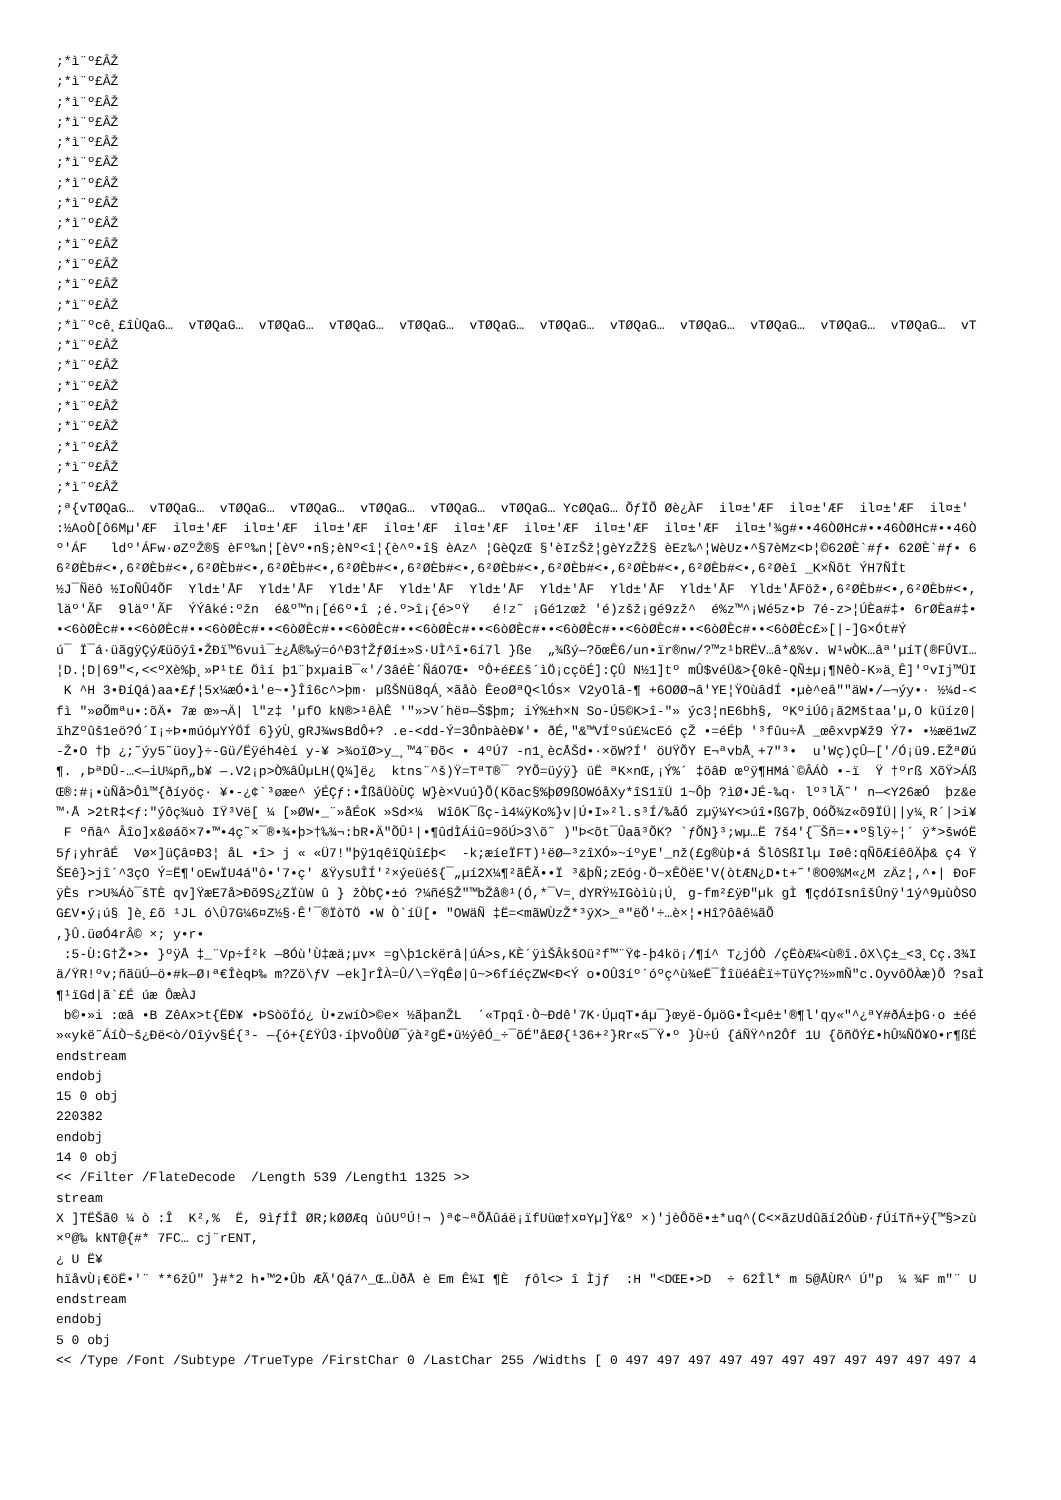;*ì¨º£ÂŽ
;*ì¨º£ÂŽ
;*ì¨º£ÂŽ
;*ì¨º£ÂŽ
;*ì¨º£ÂŽ
;*ì¨º£ÂŽ
;*ì¨º£ÂŽ
;*ì¨º£ÂŽ
;*ì¨º£ÂŽ
;*ì¨º£ÂŽ
;*ì¨º£ÂŽ
;*ì¨º£ÂŽ
;*ì¨º£ÂŽ
;*ì¨ºcê¸£îÙQaG…  vTØQaG…  vTØQaG…  vTØQaG…  vTØQaG…  vTØQaG…  vTØQaG…  vTØQaG…  vTØQaG…  vTØQaG…  vTØQaG…  vTØQaG…  vT
;*ì¨º£ÂŽ
;*ì¨º£ÂŽ
;*ì¨º£ÂŽ
;*ì¨º£ÂŽ
;*ì¨º£ÂŽ
;*ì¨º£ÂŽ
;*ì¨º£ÂŽ
;*ì¨º£ÂŽ
;ª{vTØQaG…  vTØQaG…  vTØQaG…  vTØQaG…  vTØQaG…  vTØQaG…  vTØQaG… YcØQaG… ÕƒÏÕ Øè¿ÀF  il¤±'ÆF  il¤±'ÆF  il¤±'ÆF  il¤±'
:½AoÒ[ô6Mµ'ÆF  il¤±'ÆF  il¤±'ÆF  il¤±'ÆF  il¤±'ÆF  il¤±'ÆF  il¤±'ÆF  il¤±'ÆF  il¤±'ÆF  il¤±'¾g#••46ÒØHc#••46ÒØHc#••46Ò
º'ÁF   ldº'ÁFw·øZºŽ®§ èFº‰n¦[èVº•n§;èNº<î¦{è^º•î§ èAz^ ¦GèQzŒ §'èIzŠž¦gèYzŽž§ èEz‰^¦WèUz•^§7èMz<Þ¦©62ØÈ`#ƒ• 62ØÈ`#ƒ• 6
6²ØÈb#<•,6²ØÈb#<•,6²ØÈb#<•,6²ØÈb#<•,6²ØÈb#<•,6²ØÈb#<•,6²ØÈb#<•,6²ØÈb#<•,6²ØÈb#<•,6²ØÈb#<•,6²Øèî _K×Ñõt ÝH7ÑÍt
½J¯Ñëô ½IoÑÛ4ÕF  Yld±'ÅF  Yld±'ÅF  Yld±'ÅF  Yld±'ÅF  Yld±'ÅF  Yld±'ÅF  Yld±'ÅF  Yld±'ÅF  Yld±'ÅFöž•,6²ØÈb#<•,6²ØÈb#<•,
läº'ÃF  9läº'ÃF  ÝÝâké:ºžn  é&º™n¡[é6º•î ;é.º>î¡{é>ºŸ   é!z˜ ¡Gé1zœž 'é)zšž¡gé9zž^  é%z™^¡Wé5z•Þ 7é-z>¦ÚÈa#‡• 6rØÈa#‡•
•<6òØÈc#••<6òØÈc#••<6òØÈc#••<6òØÈc#••<6òØÈc#••<6òØÈc#••<6òØÈc#••<6òØÈc#••<6òØÈc#••<6òØÈc#••<6òØÈc£»[|-]G×Ót#Ý
ú¯ Ï¯á·üãgÿÇýÆüõýî•ŽÐï™6vuì¯±¿Å®‰ý=ó^Ð3†ŽƒØí±»S·UÌ^î•6í7l }ße  „¾ßý—?õœÊ6/un•ïr®nw/?™z¹bRËV…â*&%v. W¹wÒK…âª'µíT(®FÛVI…
¦D.¦D|69"<,<<ºXè%þ¸»P¹t£ Öìí þ1¨þxµaiB¯«'/3âéÈ´ÑáO7Œ• ºÔ+é££š´ìÖ¡cçöÉ]:ÇÛ N½1]tº mÛ$véÜ&>{0kê-QÑ±µ¡¶NêÒ-K»ä¸Ê]'ºvIj™ÜI
 K ^H 3•ÐíQá)aa•£ƒ¦5x¼æÓ•ì'e~•}Îî6c^>þm· µßŠNü8qÁ¸×ãåò ÊeoØªQ<lÓs× V2yOlâ-¶ +6OØØ¬â'YE¦ŸOùâdÍ •µè^eâ""äW•/—¬ýy•· ½¼d-<
fì "»øÕmªu•:õÄ• 7æ œ»¬Ä| l"z‡ 'µfO kN®>¹êÀÊ '"»>V´hë¤—Š$þm; iÝ%±h×N So-Ú5©K>î-"» ýc3¦nE6bh§, ºKºiÚô¡ã2Mštaa'µ,O küíz0|
ïhZºûš1eö?Ó´I¡÷Þ•múóµYÝÖÍ 6}ýÙ¸gRJ¾wsBdÔ+? .e-<dd-Ý=3ÔnÞàèÐ¥'• ðÉ,"&™VÍºsú£¼cEó çŽ •=éÉþ '³fûu÷Å _œêxvp¥ž9 Ý7• •½æë1wZ
-Ž•O †þ ¿;˜ýy5˜üoy}÷-Gü/Ëÿéh4èí y-¥ >¾oïØ>y_¸™4¨Ðõ< • 4ºÚ7 -n1¸ècÅŠd•·×õW?Í' öUŸÕY E¬ªvbÅ¸+7"³•  u'Wç)çÛ—['/Ó¡ü9.EŽªØú
¶. ,ÞªDÛ-…<—iU¼pñ„b¥ —.V2¡p>Ò%âÛµLH(Q¼]ë¿  ktns¨^š)Ÿ=TªT®¯ ?YÕ=üýÿ} üË ªK×nŒ,¡Ý%´ ‡öâÐ œºÿ¶HMá`©ÂÁÒ •-ï  Ÿ †ºrß XõŸ>Áß
Œ®:#¡•ùÑå>Ôì™{ðíyöç· ¥•-¿¢`³øæe^ ýÉÇƒ:•ÎßâÜòÙÇ W}è×Vuú}Õ(Kõac§%þØ9ßOWóåXy*îS1ïÜ 1~Ôþ ?ìØ•JÉ-‰q· lº³lÃ˜' n—<Y26æÓ  þz&e
™·Å >2tR‡<ƒ:"ýôç¾uò IŸ³Vë[ ¼ [»ØW•_¨»åÉoK »Sd×¼  WîôK¯ßç-ì4¼ÿKo%}v|Ú•I»²l.s³Í/‰åÓ zµÿ¼Y<>úî•ßG7þ¸OóÕ¾z«õ9ÏÜ||y¼¸R´|>i¥
 F ºñâ^ Âîo]x&øáõ×7•™•4ç˜×¯®•¾•þ>†‰¾¬:bR•Ä"ÕÛ¹|•¶ûdÌÁiû=9õÚ>3\õ˜ )"Þ<õt¯Ûaã³ÕK? `ƒÕN}³;wµ…Ë 7š4'{¯Šñ=••º§lÿ÷¦´ ÿ*>šwóË
5ƒ¡yhrâÉ  Vø×]üÇâ¤Ð3¦ åL •î> j « «Ü7!"þÿ1qêïQùî£þ<  -k;æíeÏFT)¹ëØ—³zîXÓ»~íºyE'_nž(£g®ùþ•á ŠlôSßIlµ Iøê:qÑõÆíêôÄþ& ç4 Ÿ
ŠEê}>jî´^3çO Ý=Ë¶'oEwÏU4á"ô•'7•ç' &ŸysUÎÍ'²×ýeüéš{¯„µí2X¼¶²ãÊÃ••Ï ³&þÑ;zEóg·Ö~xÊÖëE'V(òtÆN¿D•t+˜'®O0%M«¿M zÄz¦,^•| ÐoF
ÿÈs r>U¾Áò¯šTÈ qv]ŸæE7å>Ðõ9S¿ZÏùW û } žÒbÇ•±ó ?¼ñé§Ž"™bŽå®¹(Ó,*¯V=¸dYRŸ½IGòìù¡Ú¸ g-fm²£ÿÐ"µk gÌ ¶çdóIsnîšÛnÿ'1ý^9µùÒSO
G£V•ý¡ú§ ]è¸£õ ¹JL ó\Û7G¼6¤Z½§·Ê'¯®ÏòTÖ •W Ò`íÜ[• "OWäÑ ‡Ë=<mãWÙzŽ*³ÿX>_ª"ëÕ'÷…è×¦•Hî?ôâê¼ãÕ
,}Û.üøÓ4rÂ© ×; y•r•
 :5-Ù:G†Ž•>• }ºÿÅ ‡_¨Vp÷Í²k —8Óù'Ù‡æä;µv× =g\þ1ckërâ|úÁ>s,KÈ´ÿìŠÂkšOü²f™¨Ÿ¢-þ4kö¡/¶í^ T¿jÓÒ /çËòÆ¼<ù®î.ôX\Ç±_<3¸Cç.3¾I
ä/ŸR!ºv;ñãüÚ—ö•#k—Øוª€ÎèqÞ‰ m?Zö\ƒV —ek]rÎÀ=Û/\=ŸqÊø|û~>6fíéçZW<Ð<Ý o•OÛ3íº´óºç^ù¾eË¯ÎîüéáÈï÷TüYç?½»mÑ"c.OyvôÖÀæ)Õ ?saÌ
¶¹ïGd|ã`£É úæ ÔæÀJ
 b©•»i :œâ •B ZêAx>t{ËÐ¥ •ÞSòöÍó¿ Ù•zwíÒ>©e× ½ãþanŽL  ´«Tpqî·Ò~Ðdê'7K·ÚµqT•áµ¯}œyë-ÓµöG•Î<µê±'®¶l'qy«"^¿ªY#ðÁ±þG·o ±éé
»«ykë˜ÁíÒ~š¿Ðë<ò/Oîýv§É{³- —{ó+{£ŸÛ3·íþVoÔÙØ¯ýà²gË•ü½ýêÓ_÷¯õÉ"åEØ{¹36+²}Rr«5¯Ÿ•º }Ù÷Ú {áÑŸ^n2Ôf 1U {õñÖÝ£•hÛ¼ÑÖ¥O•r¶ßÉ
endstream
endobj
15 0 obj
220382
endobj
14 0 obj
<< /Filter /FlateDecode  /Length 539 /Length1 1325 >>
stream
X ]TËŠã0 ¼ ò :Î  K²,%  Ë, 9ìƒÍÎ ØR;kØØÆq ùûUºÚ!¬ )ª¢~ªÕÅûáë¡ïfUüœ†x¤Yµ]Ÿ&º ×)'jèÔõë•±*uq^(C<×ãzUdûãí2ÓùÐ·ƒÚíTñ+ÿ{™§>zù
×º@‰ kNT@{#* 7FC… cj¨rENT,
¿ U Ë¥
hïåvÙ¡€öË•'¨ **6žÛ" }#*2 h•™2•Ûb ÆÃ'Qá7^_Œ…ÙðÅ è Em Ê¼I ¶È  ƒôl<> î Ìjƒ  :H "<DŒE•>D  ÷ 62Îl* m 5@ÅÙR^ Ú"p  ¼ ¾F m"¨ U
endstream
endobj
5 0 obj
<< /Type /Font /Subtype /TrueType /FirstChar 0 /LastChar 255 /Widths [ 0 497 497 497 497 497 497 497 497 497 497 497 4